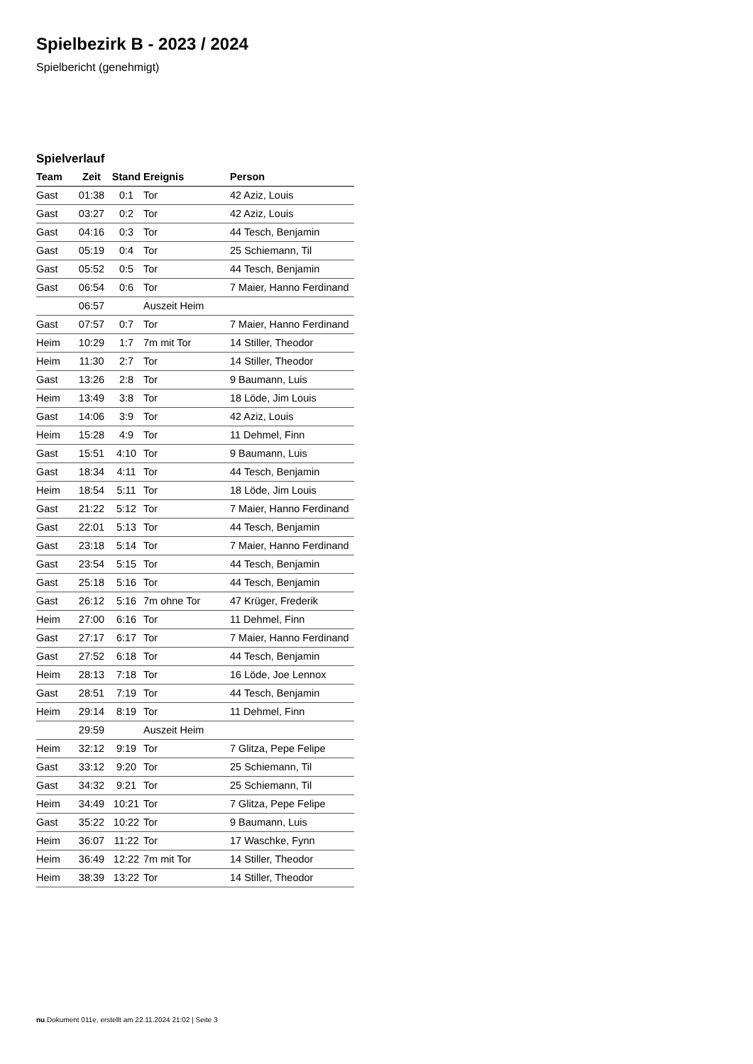Spielbezirk B - 2023 / 2024
Spielbericht (genehmigt)
Spielverlauf
| Team | Zeit | Stand | Ereignis | Person |
| --- | --- | --- | --- | --- |
| Gast | 01:38 | 0:1 | Tor | 42 Aziz, Louis |
| Gast | 03:27 | 0:2 | Tor | 42 Aziz, Louis |
| Gast | 04:16 | 0:3 | Tor | 44 Tesch, Benjamin |
| Gast | 05:19 | 0:4 | Tor | 25 Schiemann, Til |
| Gast | 05:52 | 0:5 | Tor | 44 Tesch, Benjamin |
| Gast | 06:54 | 0:6 | Tor | 7 Maier, Hanno Ferdinand |
| | 06:57 | | Auszeit Heim | |
| Gast | 07:57 | 0:7 | Tor | 7 Maier, Hanno Ferdinand |
| Heim | 10:29 | 1:7 | 7m mit Tor | 14 Stiller, Theodor |
| Heim | 11:30 | 2:7 | Tor | 14 Stiller, Theodor |
| Gast | 13:26 | 2:8 | Tor | 9 Baumann, Luis |
| Heim | 13:49 | 3:8 | Tor | 18 Löde, Jim Louis |
| Gast | 14:06 | 3:9 | Tor | 42 Aziz, Louis |
| Heim | 15:28 | 4:9 | Tor | 11 Dehmel, Finn |
| Gast | 15:51 | 4:10 | Tor | 9 Baumann, Luis |
| Gast | 18:34 | 4:11 | Tor | 44 Tesch, Benjamin |
| Heim | 18:54 | 5:11 | Tor | 18 Löde, Jim Louis |
| Gast | 21:22 | 5:12 | Tor | 7 Maier, Hanno Ferdinand |
| Gast | 22:01 | 5:13 | Tor | 44 Tesch, Benjamin |
| Gast | 23:18 | 5:14 | Tor | 7 Maier, Hanno Ferdinand |
| Gast | 23:54 | 5:15 | Tor | 44 Tesch, Benjamin |
| Gast | 25:18 | 5:16 | Tor | 44 Tesch, Benjamin |
| Gast | 26:12 | 5:16 | 7m ohne Tor | 47 Krüger, Frederik |
| Heim | 27:00 | 6:16 | Tor | 11 Dehmel, Finn |
| Gast | 27:17 | 6:17 | Tor | 7 Maier, Hanno Ferdinand |
| Gast | 27:52 | 6:18 | Tor | 44 Tesch, Benjamin |
| Heim | 28:13 | 7:18 | Tor | 16 Löde, Joe Lennox |
| Gast | 28:51 | 7:19 | Tor | 44 Tesch, Benjamin |
| Heim | 29:14 | 8:19 | Tor | 11 Dehmel, Finn |
| | 29:59 | | Auszeit Heim | |
| Heim | 32:12 | 9:19 | Tor | 7 Glitza, Pepe Felipe |
| Gast | 33:12 | 9:20 | Tor | 25 Schiemann, Til |
| Gast | 34:32 | 9:21 | Tor | 25 Schiemann, Til |
| Heim | 34:49 | 10:21 | Tor | 7 Glitza, Pepe Felipe |
| Gast | 35:22 | 10:22 | Tor | 9 Baumann, Luis |
| Heim | 36:07 | 11:22 | Tor | 17 Waschke, Fynn |
| Heim | 36:49 | 12:22 | 7m mit Tor | 14 Stiller, Theodor |
| Heim | 38:39 | 13:22 | Tor | 14 Stiller, Theodor |
nu.Dokument 011e, erstellt am 22.11.2024 21:02 | Seite 3